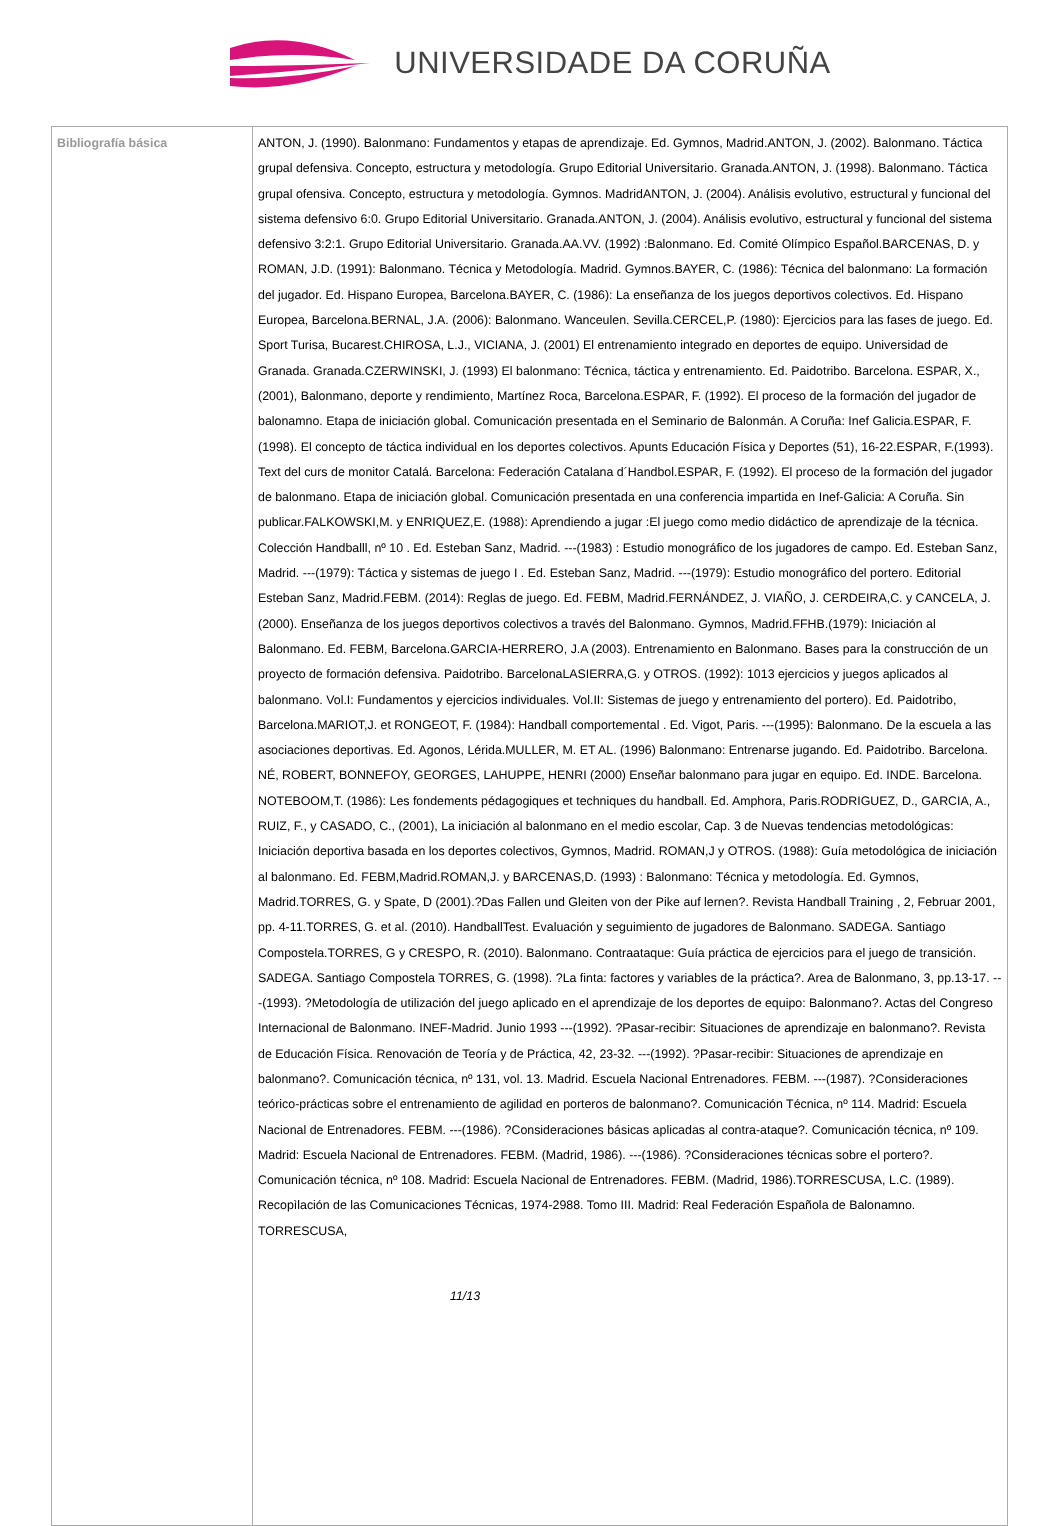UNIVERSIDADE DA CORUÑA
| Bibliografía básica | ANTON, J. (1990). Balonmano: Fundamentos y etapas de aprendizaje. Ed. Gymnos, Madrid.ANTON, J. (2002). Balonmano. Táctica grupal defensiva. Concepto, estructura y metodología. Grupo Editorial Universitario. Granada.ANTON, J. (1998). Balonmano. Táctica grupal ofensiva. Concepto, estructura y metodología. Gymnos. MadridANTON, J. (2004). Análisis evolutivo, estructural y funcional del sistema defensivo 6:0. Grupo Editorial Universitario. Granada.ANTON, J. (2004). Análisis evolutivo, estructural y funcional del sistema defensivo 3:2:1. Grupo Editorial Universitario. Granada.AA.VV. (1992) :Balonmano. Ed. Comité Olímpico Español.BARCENAS, D. y ROMAN, J.D. (1991): Balonmano. Técnica y Metodología. Madrid. Gymnos.BAYER, C. (1986): Técnica del balonmano: La formación del jugador. Ed. Hispano Europea, Barcelona.BAYER, C. (1986): La enseñanza de los juegos deportivos colectivos. Ed. Hispano Europea, Barcelona.BERNAL, J.A. (2006): Balonmano. Wanceulen. Sevilla.CERCEL,P. (1980): Ejercicios para las fases de juego. Ed. Sport Turisa, Bucarest.CHIROSA, L.J., VICIANA, J. (2001) El entrenamiento integrado en deportes de equipo. Universidad de Granada. Granada.CZERWINSKI, J. (1993) El balonmano: Técnica, táctica y entrenamiento. Ed. Paidotribo. Barcelona. ESPAR, X., (2001), Balonmano, deporte y rendimiento, Martínez Roca, Barcelona.ESPAR, F. (1992). El proceso de la formación del jugador de balonamno. Etapa de iniciación global. Comunicación presentada en el Seminario de Balonmán. A Coruña: Inef Galicia.ESPAR, F. (1998). El concepto de táctica individual en los deportes colectivos. Apunts Educación Física y Deportes (51), 16-22.ESPAR, F.(1993). Text del curs de monitor Catalá. Barcelona: Federación Catalana d´Handbol.ESPAR, F. (1992). El proceso de la formación del jugador de balonmano. Etapa de iniciación global. Comunicación presentada en una conferencia impartida en Inef-Galicia: A Coruña. Sin publicar.FALKOWSKI,M. y ENRIQUEZ,E. (1988): Aprendiendo a jugar :El juego como medio didáctico de aprendizaje de la técnica. Colección Handballl, nº 10 . Ed. Esteban Sanz, Madrid. ---(1983) : Estudio monográfico de los jugadores de campo. Ed. Esteban Sanz, Madrid. ---(1979): Táctica y sistemas de juego I . Ed. Esteban Sanz, Madrid. ---(1979): Estudio monográfico del portero. Editorial Esteban Sanz, Madrid.FEBM. (2014): Reglas de juego. Ed. FEBM, Madrid.FERNÁNDEZ, J. VIAÑO, J. CERDEIRA,C. y CANCELA, J. (2000). Enseñanza de los juegos deportivos colectivos a través del Balonmano. Gymnos, Madrid.FFHB.(1979): Iniciación al Balonmano. Ed. FEBM, Barcelona.GARCIA-HERRERO, J.A (2003). Entrenamiento en Balonmano. Bases para la construcción de un proyecto de formación defensiva. Paidotribo. BarcelonaLASIERRA,G. y OTROS. (1992): 1013 ejercicios y juegos aplicados al balonmano. Vol.I: Fundamentos y ejercicios individuales. Vol.II: Sistemas de juego y entrenamiento del portero). Ed. Paidotribo, Barcelona.MARIOT,J. et RONGEOT, F. (1984): Handball comportemental . Ed. Vigot, Paris. ---(1995): Balonmano. De la escuela a las asociaciones deportivas. Ed. Agonos, Lérida.MULLER, M. ET AL. (1996) Balonmano: Entrenarse jugando. Ed. Paidotribo. Barcelona. NÉ, ROBERT, BONNEFOY, GEORGES, LAHUPPE, HENRI (2000) Enseñar balonmano para jugar en equipo. Ed. INDE. Barcelona. NOTEBOOM,T. (1986): Les fondements pédagogiques et techniques du handball. Ed. Amphora, Paris.RODRIGUEZ, D., GARCIA, A., RUIZ, F., y CASADO, C., (2001), La iniciación al balonmano en el medio escolar, Cap. 3 de Nuevas tendencias metodológicas: Iniciación deportiva basada en los deportes colectivos, Gymnos, Madrid. ROMAN,J y OTROS. (1988): Guía metodológica de iniciación al balonmano. Ed. FEBM,Madrid.ROMAN,J. y BARCENAS,D. (1993) : Balonmano: Técnica y metodología. Ed. Gymnos, Madrid.TORRES, G. y Spate, D (2001).?Das Fallen und Gleiten von der Pike auf lernen?. Revista Handball Training , 2, Februar 2001, pp. 4-11.TORRES, G. et al. (2010). HandballTest. Evaluación y seguimiento de jugadores de Balonmano. SADEGA. Santiago Compostela.TORRES, G y CRESPO, R. (2010). Balonmano. Contraataque: Guía práctica de ejercicios para el juego de transición. SADEGA. Santiago Compostela TORRES, G. (1998). ?La finta: factores y variables de la práctica?. Area de Balonmano, 3, pp.13-17. ---(1993). ?Metodología de utilización del juego aplicado en el aprendizaje de los deportes de equipo: Balonmano?. Actas del Congreso Internacional de Balonmano. INEF-Madrid. Junio 1993 ---(1992). ?Pasar-recibir: Situaciones de aprendizaje en balonmano?. Revista de Educación Física. Renovación de Teoría y de Práctica, 42, 23-32. ---(1992). ?Pasar-recibir: Situaciones de aprendizaje en balonmano?. Comunicación técnica, nº 131, vol. 13. Madrid. Escuela Nacional Entrenadores. FEBM. ---(1987). ?Consideraciones teórico-prácticas sobre el entrenamiento de agilidad en porteros de balonmano?. Comunicación Técnica, nº 114. Madrid: Escuela Nacional de Entrenadores. FEBM. ---(1986). ?Consideraciones básicas aplicadas al contra-ataque?. Comunicación técnica, nº 109. Madrid: Escuela Nacional de Entrenadores. FEBM. (Madrid, 1986). ---(1986). ?Consideraciones técnicas sobre el portero?. Comunicación técnica, nº 108. Madrid: Escuela Nacional de Entrenadores. FEBM. (Madrid, 1986).TORRESCUSA, L.C. (1989). Recopìlación de las Comunicaciones Técnicas, 1974-2988. Tomo III. Madrid: Real Federación Española de Balonamno. TORRESCUSA, 11/13 |